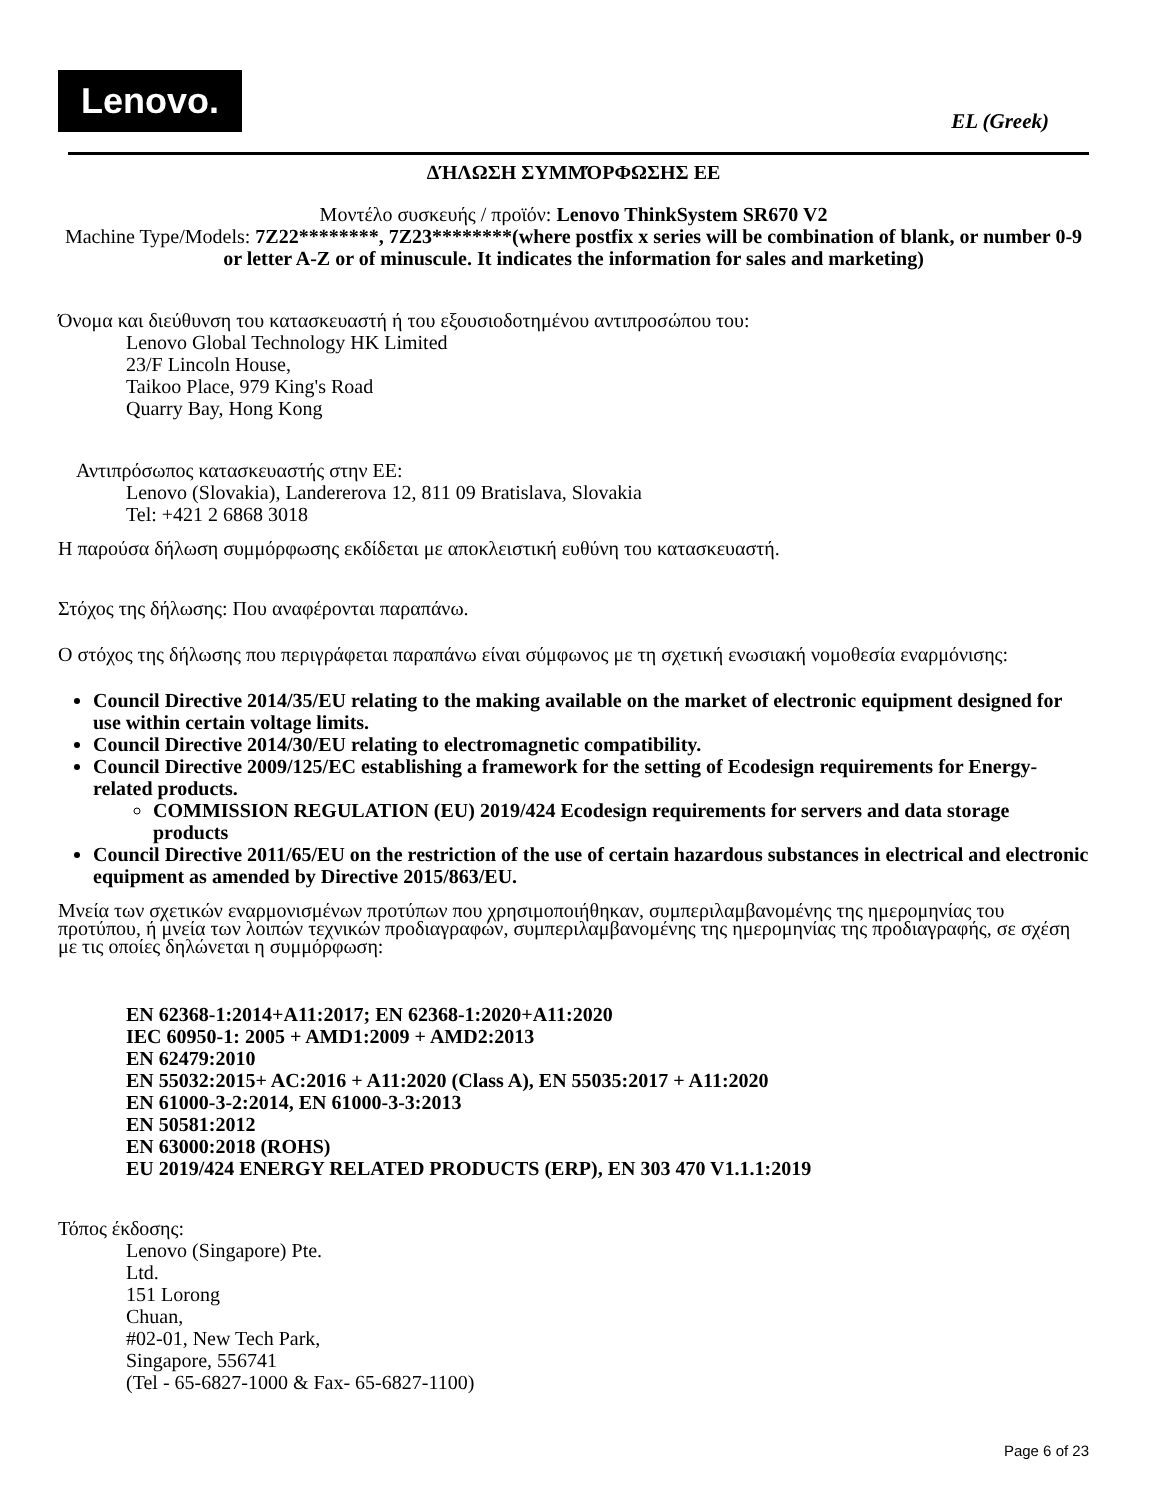Lenovo.
EL (Greek)
ΔΉΛΩΣΗ ΣΥΜΜΌΡΦΩΣΗΣ ΕΕ
Μοντέλο συσκευής / προϊόν: Lenovo ThinkSystem SR670 V2
Machine Type/Models: 7Z22********, 7Z23********(where postfix x series will be combination of blank, or number 0-9 or letter A-Z or of minuscule. It indicates the information for sales and marketing)
Όνομα και διεύθυνση του κατασκευαστή ή του εξουσιοδοτημένου αντιπροσώπου του:
Lenovo Global Technology HK Limited
23/F Lincoln House,
Taikoo Place, 979 King's Road
Quarry Bay, Hong Kong
Αντιπρόσωπος κατασκευαστής στην ΕΕ:
Lenovo (Slovakia), Landererova 12, 811 09 Bratislava, Slovakia
Tel: +421 2 6868 3018
Η παρούσα δήλωση συμμόρφωσης εκδίδεται με αποκλειστική ευθύνη του κατασκευαστή.
Στόχος της δήλωσης: Που αναφέρονται παραπάνω.
Ο στόχος της δήλωσης που περιγράφεται παραπάνω είναι σύμφωνος με τη σχετική ενωσιακή νομοθεσία εναρμόνισης:
Council Directive 2014/35/EU relating to the making available on the market of electronic equipment designed for use within certain voltage limits.
Council Directive 2014/30/EU relating to electromagnetic compatibility.
Council Directive 2009/125/EC establishing a framework for the setting of Ecodesign requirements for Energy-related products.
COMMISSION REGULATION (EU) 2019/424 Ecodesign requirements for servers and data storage products
Council Directive 2011/65/EU on the restriction of the use of certain hazardous substances in electrical and electronic equipment as amended by Directive 2015/863/EU.
Μνεία των σχετικών εναρμονισμένων προτύπων που χρησιμοποιήθηκαν, συμπεριλαμβανομένης της ημερομηνίας του προτύπου, ή μνεία των λοιπών τεχνικών προδιαγραφών, συμπεριλαμβανομένης της ημερομηνίας της προδιαγραφής, σε σχέση με τις οποίες δηλώνεται η συμμόρφωση:
EN 62368-1:2014+A11:2017; EN 62368-1:2020+A11:2020
IEC 60950-1: 2005 + AMD1:2009 + AMD2:2013
EN 62479:2010
EN 55032:2015+ AC:2016 + A11:2020 (Class A), EN 55035:2017 + A11:2020
EN 61000-3-2:2014, EN 61000-3-3:2013
EN 50581:2012
EN 63000:2018 (ROHS)
EU 2019/424 ENERGY RELATED PRODUCTS (ERP), EN 303 470 V1.1.1:2019
Τόπος έκδοσης:
Lenovo (Singapore) Pte.
Ltd.
151 Lorong
Chuan,
#02-01, New Tech Park,
Singapore, 556741
(Tel - 65-6827-1000 & Fax- 65-6827-1100)
Page 6 of 23